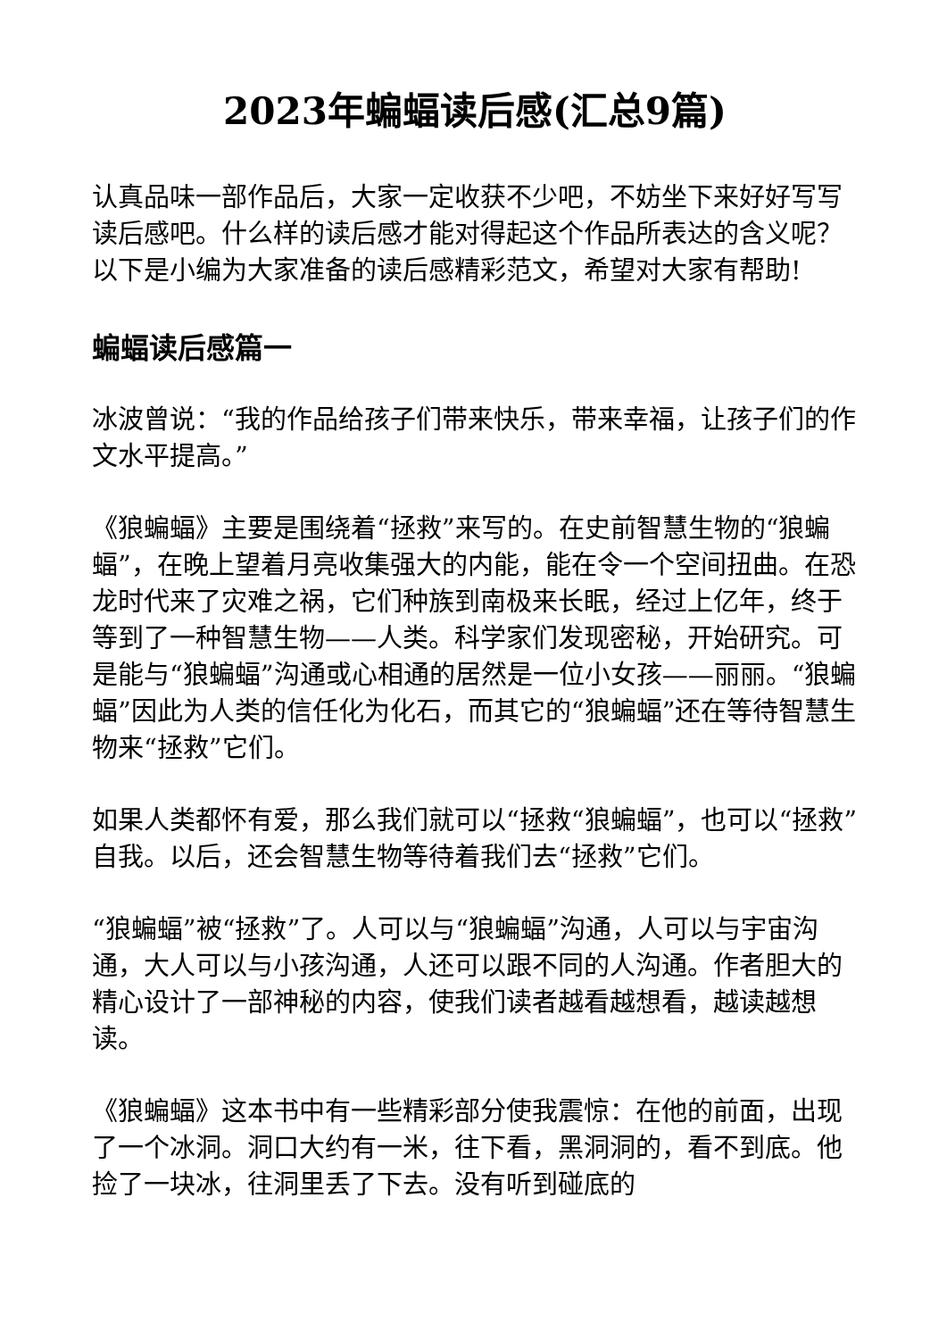2023年蝙蝠读后感(汇总9篇)
认真品味一部作品后，大家一定收获不少吧，不妨坐下来好好写写读后感吧。什么样的读后感才能对得起这个作品所表达的含义呢？以下是小编为大家准备的读后感精彩范文，希望对大家有帮助!
蝙蝠读后感篇一
冰波曾说：“我的作品给孩子们带来快乐，带来幸福，让孩子们的作文水平提高。”
《狼蝙蝠》主要是围绕着“拯救”来写的。在史前智慧生物的“狼蝙蝠”，在晚上望着月亮收集强大的内能，能在令一个空间扭曲。在恐龙时代来了灾难之祸，它们种族到南极来长眠，经过上亿年，终于等到了一种智慧生物——人类。科学家们发现密秘，开始研究。可是能与“狼蝙蝠”沟通或心相通的居然是一位小女孩——丽丽。“狼蝙蝠”因此为人类的信任化为化石，而其它的“狼蝙蝠”还在等待智慧生物来“拯救”它们。
如果人类都怀有爱，那么我们就可以“拯救“狼蝙蝠”，也可以“拯救”自我。以后，还会智慧生物等待着我们去“拯救”它们。
“狼蝙蝠”被“拯救”了。人可以与“狼蝙蝠”沟通，人可以与宇宙沟通，大人可以与小孩沟通，人还可以跟不同的人沟通。作者胆大的精心设计了一部神秘的内容，使我们读者越看越想看，越读越想读。
《狼蝙蝠》这本书中有一些精彩部分使我震惊：在他的前面，出现了一个冰洞。洞口大约有一米，往下看，黑洞洞的，看不到底。他捡了一块冰，往洞里丢了下去。没有听到碰底的